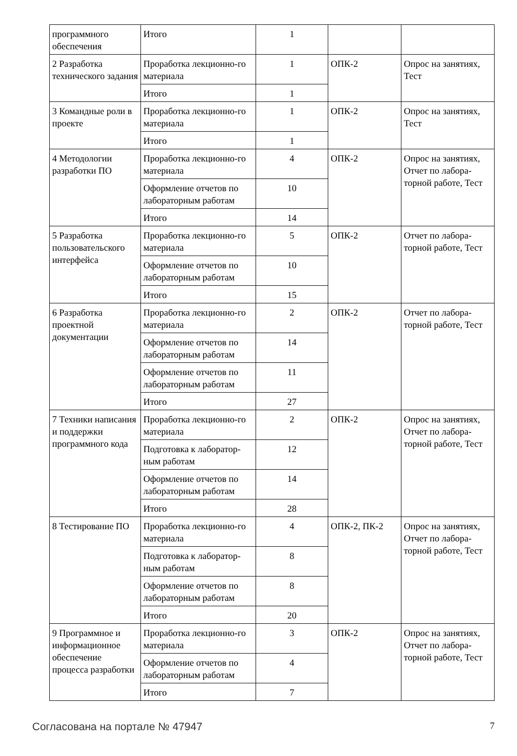| программного обеспечения | Итого | 1 | | |
| 2 Разработка технического задания | Проработка лекционно-го материала | 1 | ОПК-2 | Опрос на занятиях, Тест |
| | Итого | 1 | | |
| 3 Командные роли в проекте | Проработка лекционно-го материала | 1 | ОПК-2 | Опрос на занятиях, Тест |
| | Итого | 1 | | |
| 4 Методологии разработки ПО | Проработка лекционно-го материала | 4 | ОПК-2 | Опрос на занятиях, Отчет по лабора-торной работе, Тест |
| | Оформление отчетов по лабораторным работам | 10 | | |
| | Итого | 14 | | |
| 5 Разработка пользовательского интерфейса | Проработка лекционно-го материала | 5 | ОПК-2 | Отчет по лабора-торной работе, Тест |
| | Оформление отчетов по лабораторным работам | 10 | | |
| | Итого | 15 | | |
| 6 Разработка проектной документации | Проработка лекционно-го материала | 2 | ОПК-2 | Отчет по лабора-торной работе, Тест |
| | Оформление отчетов по лабораторным работам | 14 | | |
| | Оформление отчетов по лабораторным работам | 11 | | |
| | Итого | 27 | | |
| 7 Техники написания и поддержки программного кода | Проработка лекционно-го материала | 2 | ОПК-2 | Опрос на занятиях, Отчет по лабора-торной работе, Тест |
| | Подготовка к лаборатор-ным работам | 12 | | |
| | Оформление отчетов по лабораторным работам | 14 | | |
| | Итого | 28 | | |
| 8 Тестирование ПО | Проработка лекционно-го материала | 4 | ОПК-2, ПК-2 | Опрос на занятиях, Отчет по лабора-торной работе, Тест |
| | Подготовка к лаборатор-ным работам | 8 | | |
| | Оформление отчетов по лабораторным работам | 8 | | |
| | Итого | 20 | | |
| 9 Программное и информационное обеспечение процесса разработки | Проработка лекционно-го материала | 3 | ОПК-2 | Опрос на занятиях, Отчет по лабора-торной работе, Тест |
| | Оформление отчетов по лабораторным работам | 4 | | |
| | Итого | 7 | | |
Согласована на портале № 47947 7